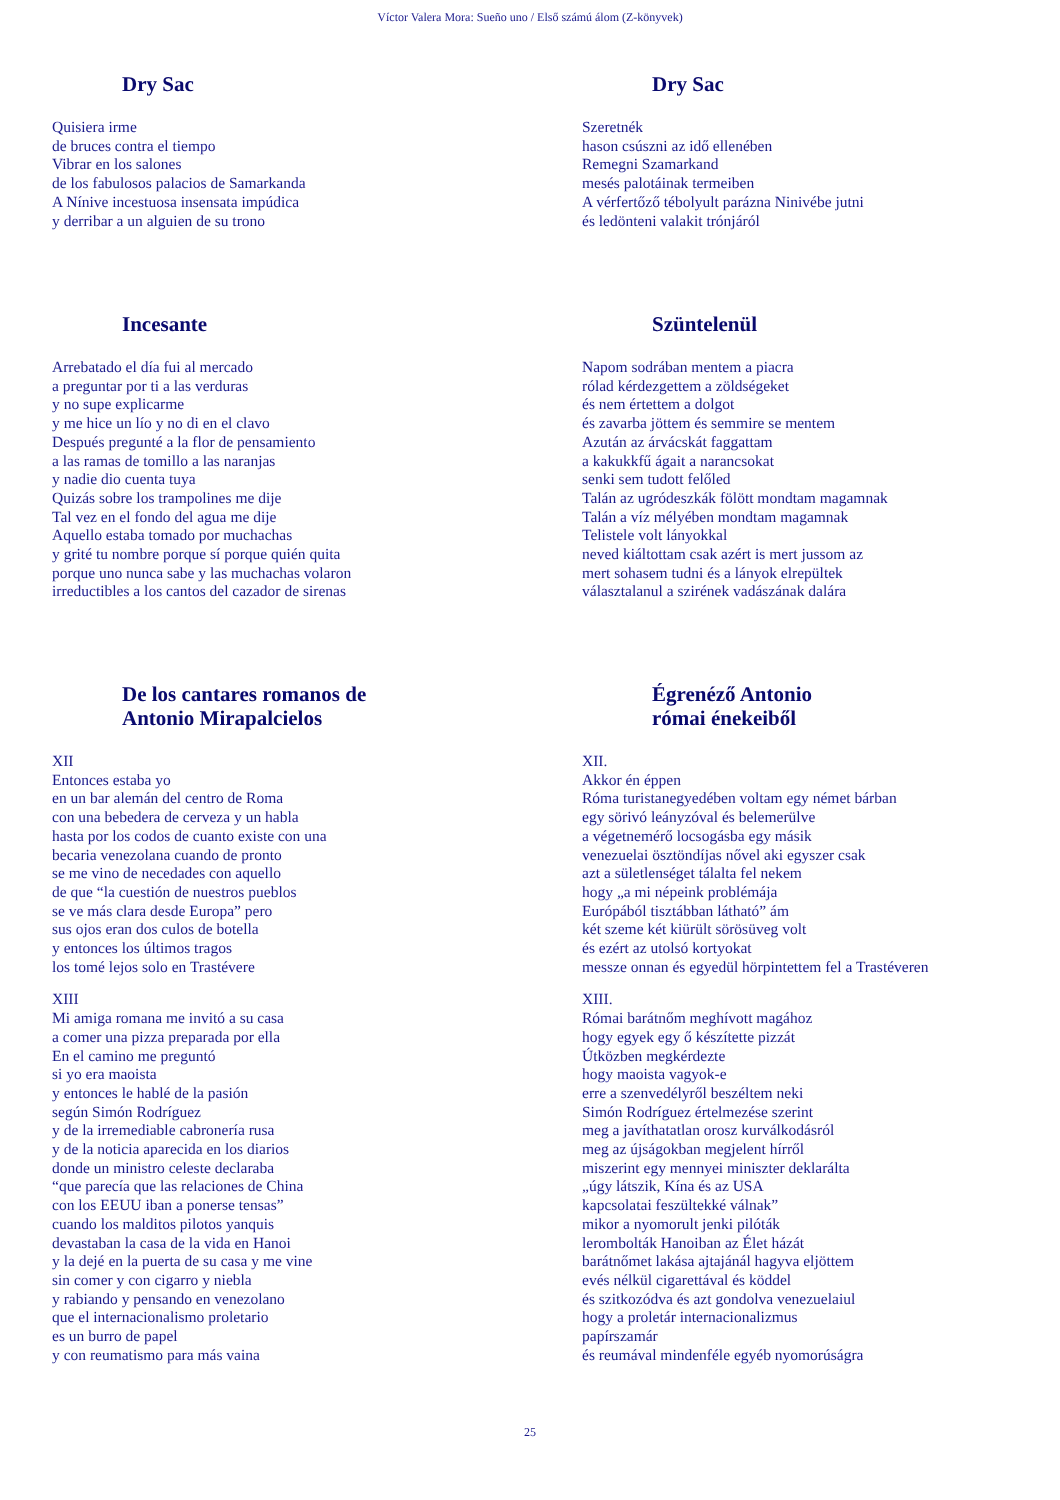Víctor Valera Mora: Sueño uno / Első számú álom (Z-könyvek)
Dry Sac
Quisiera irme
de bruces contra el tiempo
Vibrar en los salones
de los fabulosos palacios de Samarkanda
A Nínive incestuosa insensata impúdica
y derribar a un alguien de su trono
Dry Sac
Szeretnék
hason csúszni az idő ellenében
Remegni Szamarkand
mesés palotáinak termeiben
A vérfertőző tébolyult parázna Ninivébe jutni
és ledönteni valakit trónjáról
Incesante
Arrebatado el día fui al mercado
a preguntar por ti a las verduras
y no supe explicarme
y me hice un lío y no di en el clavo
Después pregunté a la flor de pensamiento
a las ramas de tomillo a las naranjas
y nadie dio cuenta tuya
Quizás sobre los trampolines me dije
Tal vez en el fondo del agua me dije
Aquello estaba tomado por muchachas
y grité tu nombre porque sí porque quién quita
porque uno nunca sabe y las muchachas volaron
irreductibles a los cantos del cazador de sirenas
Szüntelenül
Napom sodrában mentem a piacra
rólad kérdezgettem a zöldségeket
és nem értettem a dolgot
és zavarba jöttem és semmire se mentem
Azután az árvácskát faggattam
a kakukkfű ágait a narancsokat
senki sem tudott felőled
Talán az ugródeszkák fölött mondtam magamnak
Talán a víz mélyében mondtam magamnak
Telistele volt lányokkal
neved kiáltottam csak azért is mert jussom az
mert sohasem tudni és a lányok elrepültek
választalanul a szirének vadászának dalára
De los cantares romanos de
Antonio Mirapalcielos
XII
Entonces estaba yo
en un bar alemán del centro de Roma
con una bebedera de cerveza y un habla
hasta por los codos de cuanto existe con una
becaria venezolana cuando de pronto
se me vino de necedades con aquello
de que “la cuestión de nuestros pueblos
se ve más clara desde Europa” pero
sus ojos eran dos culos de botella
y entonces los últimos tragos
los tomé lejos solo en Trastévere
XIII
Mi amiga romana me invitó a su casa
a comer una pizza preparada por ella
En el camino me preguntó
si yo era maoista
y entonces le hablé de la pasión
según Simón Rodríguez
y de la irremediable cabronería rusa
y de la noticia aparecida en los diarios
donde un ministro celeste declaraba
“que parecía que las relaciones de China
con los EEUU iban a ponerse tensas”
cuando los malditos pilotos yanquis
devastaban la casa de la vida en Hanoi
y la dejé en la puerta de su casa y me vine
sin comer y con cigarro y niebla
y rabiando y pensando en venezolano
que el internacionalismo proletario
es un burro de papel
y con reumatismo para más vaina
Égrenéző Antonio
római énekeiből
XII.
Akkor én éppen
Róma turistanegyedében voltam egy német bárban
egy sörivó leányzóval és belemerülve
a végetnemérő locsogásba egy másik
venezuelai ösztöndíjas nővel aki egyszer csak
azt a sületlenséget tálalta fel nekem
hogy „a mi népeink problémája
Európából tisztábban látható” ám
két szeme két kiürült sörösüveg volt
és ezért az utolsó kortyokat
messze onnan és egyedül hörpintettem fel a Trastéveren
XIII.
Római barátnőm meghívott magához
hogy egyek egy ő készítette pizzát
Útközben megkérdezte
hogy maoista vagyok-e
erre a szenvedélyről beszéltem neki
Simón Rodríguez értelmezése szerint
meg a javíthatatlan orosz kurválkodásról
meg az újságokban megjelent hírről
miszerint egy mennyei miniszter deklarálta
„úgy látszik, Kína és az USA
kapcsolatai feszültekké válnak”
mikor a nyomorult jenki pilóták
lerombolták Hanoiban az Élet házát
barátnőmet lakása ajtajánál hagyva eljöttem
evés nélkül cigarettával és köddel
és szitkozódva és azt gondolva venezuelaiul
hogy a proletár internacionalizmus
papírszamár
és reumával mindenféle egyéb nyomorúságra
25